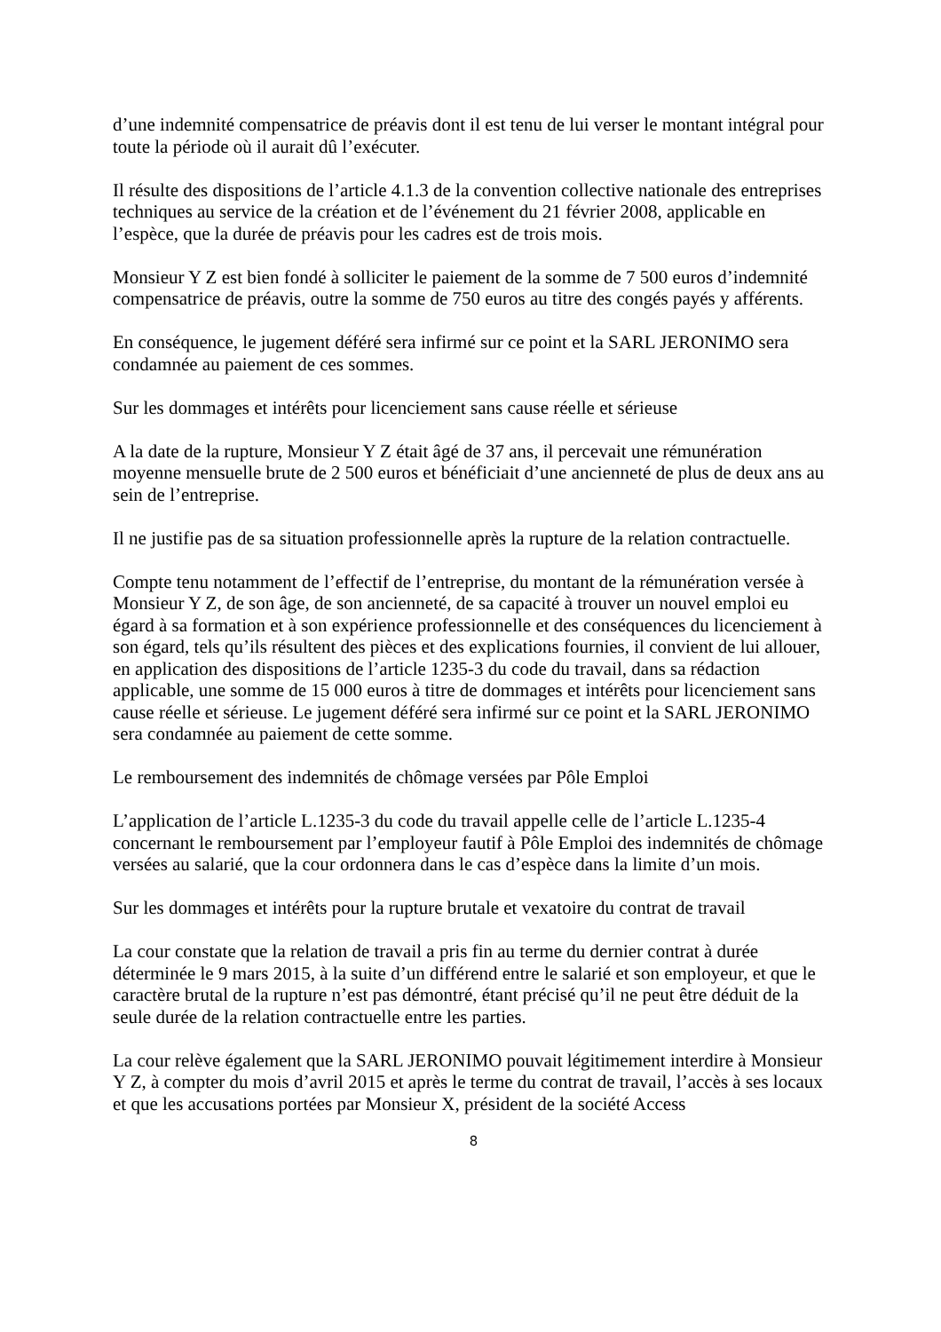d’une indemnité compensatrice de préavis dont il est tenu de lui verser le montant intégral pour toute la période où il aurait dû l’exécuter.
Il résulte des dispositions de l’article 4.1.3 de la convention collective nationale des entreprises techniques au service de la création et de l’événement du 21 février 2008, applicable en l’espèce, que la durée de préavis pour les cadres est de trois mois.
Monsieur Y Z est bien fondé à solliciter le paiement de la somme de 7 500 euros d’indemnité compensatrice de préavis, outre la somme de 750 euros au titre des congés payés y afférents.
En conséquence, le jugement déféré sera infirmé sur ce point et la SARL JERONIMO sera condamnée au paiement de ces sommes.
Sur les dommages et intérêts pour licenciement sans cause réelle et sérieuse
A la date de la rupture, Monsieur Y Z était âgé de 37 ans, il percevait une rémunération moyenne mensuelle brute de 2 500 euros et bénéficiait d’une ancienneté de plus de deux ans au sein de l’entreprise.
Il ne justifie pas de sa situation professionnelle après la rupture de la relation contractuelle.
Compte tenu notamment de l’effectif de l’entreprise, du montant de la rémunération versée à Monsieur Y Z, de son âge, de son ancienneté, de sa capacité à trouver un nouvel emploi eu égard à sa formation et à son expérience professionnelle et des conséquences du licenciement à son égard, tels qu’ils résultent des pièces et des explications fournies, il convient de lui allouer, en application des dispositions de l’article 1235-3 du code du travail, dans sa rédaction applicable, une somme de 15 000 euros à titre de dommages et intérêts pour licenciement sans cause réelle et sérieuse. Le jugement déféré sera infirmé sur ce point et la SARL JERONIMO sera condamnée au paiement de cette somme.
Le remboursement des indemnités de chômage versées par Pôle Emploi
L’application de l’article L.1235-3 du code du travail appelle celle de l’article L.1235-4 concernant le remboursement par l’employeur fautif à Pôle Emploi des indemnités de chômage versées au salarié, que la cour ordonnera dans le cas d’espèce dans la limite d’un mois.
Sur les dommages et intérêts pour la rupture brutale et vexatoire du contrat de travail
La cour constate que la relation de travail a pris fin au terme du dernier contrat à durée déterminée le 9 mars 2015, à la suite d’un différend entre le salarié et son employeur, et que le caractère brutal de la rupture n’est pas démontré, étant précisé qu’il ne peut être déduit de la seule durée de la relation contractuelle entre les parties.
La cour relève également que la SARL JERONIMO pouvait légitimement interdire à Monsieur Y Z, à compter du mois d’avril 2015 et après le terme du contrat de travail, l’accès à ses locaux et que les accusations portées par Monsieur X, président de la société Access
8